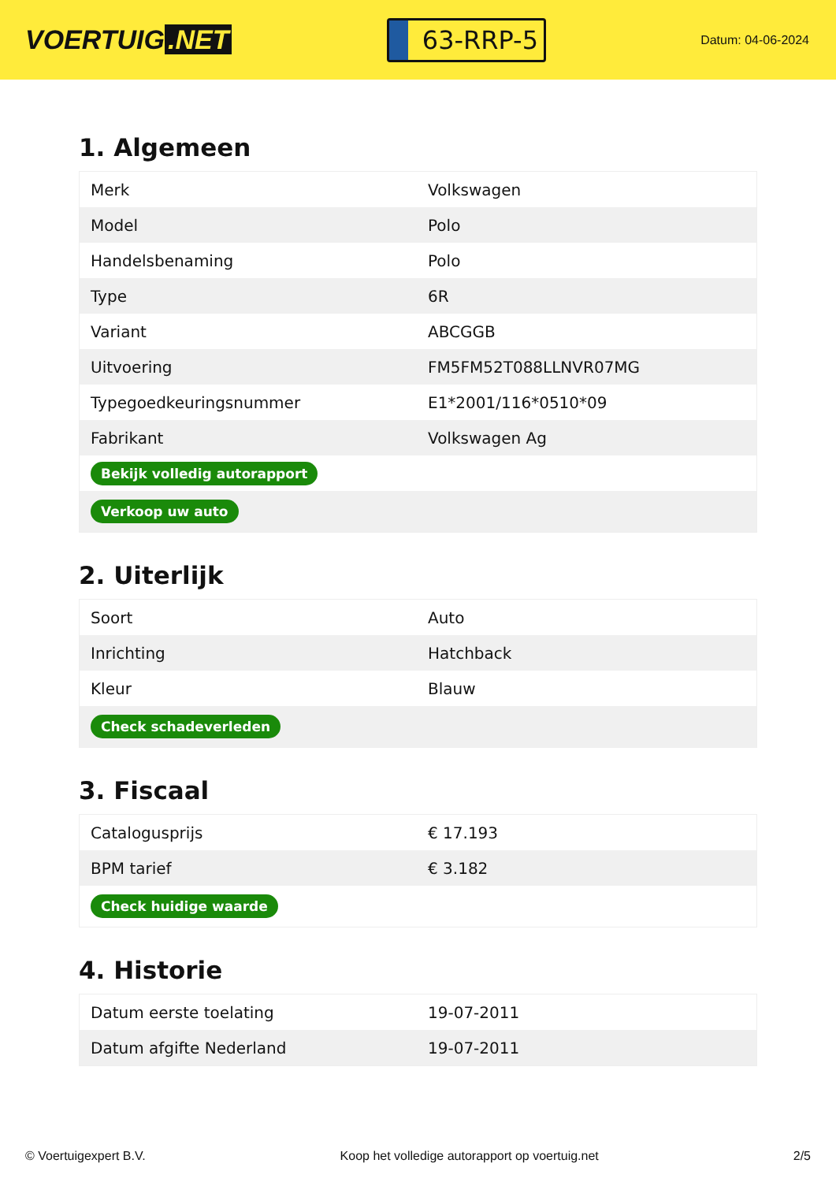VOERTUIG.NET
63-RRP-5
Datum: 04-06-2024
1. Algemeen
| Merk | Volkswagen |
| Model | Polo |
| Handelsbenaming | Polo |
| Type | 6R |
| Variant | ABCGGB |
| Uitvoering | FM5FM52T088LLNVR07MG |
| Typegoedkeuringsnummer | E1*2001/116*0510*09 |
| Fabrikant | Volkswagen Ag |
| Bekijk volledig autorapport | |
| Verkoop uw auto | |
2. Uiterlijk
| Soort | Auto |
| Inrichting | Hatchback |
| Kleur | Blauw |
| Check schadeverleden | |
3. Fiscaal
| Catalogusprijs | € 17.193 |
| BPM tarief | € 3.182 |
| Check huidige waarde | |
4. Historie
| Datum eerste toelating | 19-07-2011 |
| Datum afgifte Nederland | 19-07-2011 |
© Voertuigexpert B.V. Koop het volledige autorapport op voertuig.net 2/5